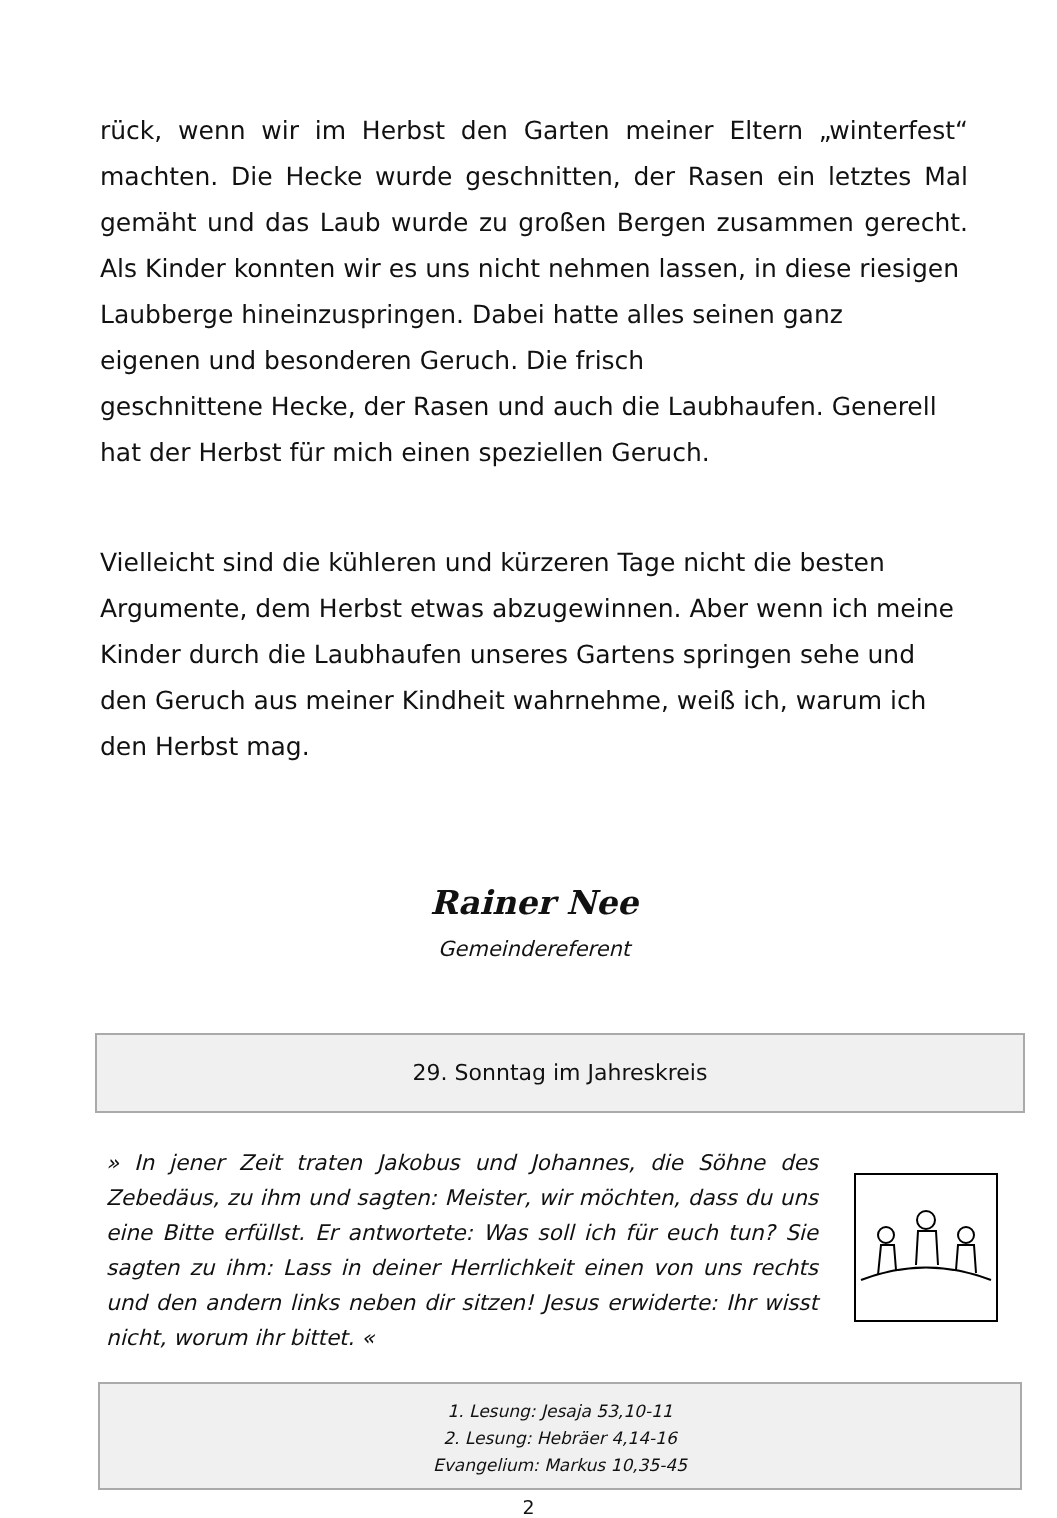rück, wenn wir im Herbst den Garten meiner Eltern „winterfest“ machten. Die Hecke wurde geschnitten, der Rasen ein letztes Mal gemäht und das Laub wurde zu großen Bergen zusammen gerecht. Als Kinder konnten wir es uns nicht nehmen lassen, in diese riesigen
Laubberge hineinzuspringen. Dabei hatte alles seinen ganz
eigenen und besonderen Geruch. Die frisch
geschnittene Hecke, der Rasen und auch die Laubhaufen. Generell hat der Herbst für mich einen speziellen Geruch.
Vielleicht sind die kühleren und kürzeren Tage nicht die besten Argumente, dem Herbst etwas abzugewinnen. Aber wenn ich meine Kinder durch die Laubhaufen unseres Gartens springen sehe und den Geruch aus meiner Kindheit wahrnehme, weiß ich, warum ich den Herbst mag.
Rainer Nee
Gemeindereferent
29. Sonntag im Jahreskreis
» In jener Zeit traten Jakobus und Johannes, die Söhne des Zebedäus, zu ihm und sagten: Meister, wir möchten, dass du uns eine Bitte erfüllst. Er antwortete: Was soll ich für euch tun? Sie sagten zu ihm: Lass in deiner Herrlichkeit einen von uns rechts und den andern links neben dir sitzen! Jesus erwiderte: Ihr wisst nicht, worum ihr bittet. «
1. Lesung: Jesaja 53,10-11
2. Lesung: Hebräer 4,14-16
Evangelium: Markus 10,35-45
2